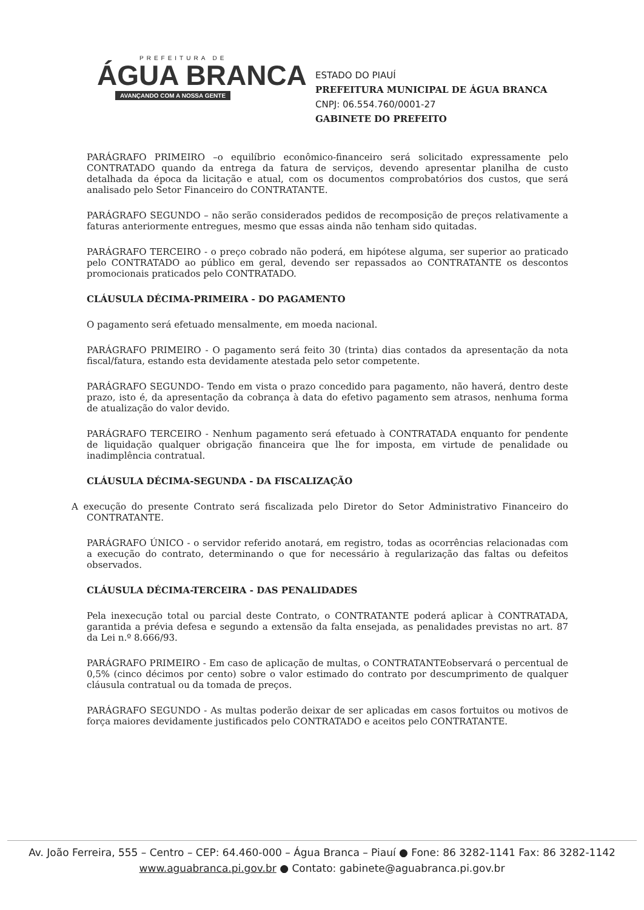PREFEITURA DE
ÁGUA BRANCA
AVANÇANDO COM A NOSSA GENTE
ESTADO DO PIAUÍ
PREFEITURA MUNICIPAL DE ÁGUA BRANCA
CNPJ: 06.554.760/0001-27
GABINETE DO PREFEITO
PARÁGRAFO PRIMEIRO –o equilíbrio econômico-financeiro será solicitado expressamente pelo CONTRATADO quando da entrega da fatura de serviços, devendo apresentar planilha de custo detalhada da época da licitação e atual, com os documentos comprobatórios dos custos, que será analisado pelo Setor Financeiro do CONTRATANTE.
PARÁGRAFO SEGUNDO – não serão considerados pedidos de recomposição de preços relativamente a faturas anteriormente entregues, mesmo que essas ainda não tenham sido quitadas.
PARÁGRAFO TERCEIRO - o preço cobrado não poderá, em hipótese alguma, ser superior ao praticado pelo CONTRATADO ao público em geral, devendo ser repassados ao CONTRATANTE os descontos promocionais praticados pelo CONTRATADO.
CLÁUSULA DÉCIMA-PRIMEIRA - DO PAGAMENTO
O pagamento será efetuado mensalmente, em moeda nacional.
PARÁGRAFO PRIMEIRO - O pagamento será feito 30 (trinta) dias contados da apresentação da nota fiscal/fatura, estando esta devidamente atestada pelo setor competente.
PARÁGRAFO SEGUNDO- Tendo em vista o prazo concedido para pagamento, não haverá, dentro deste prazo, isto é, da apresentação da cobrança à data do efetivo pagamento sem atrasos, nenhuma forma de atualização do valor devido.
PARÁGRAFO TERCEIRO - Nenhum pagamento será efetuado à CONTRATADA enquanto for pendente de liquidação qualquer obrigação financeira que lhe for imposta, em virtude de penalidade ou inadimplência contratual.
CLÁUSULA DÉCIMA-SEGUNDA - DA FISCALIZAÇÃO
A execução do presente Contrato será fiscalizada pelo Diretor do Setor Administrativo Financeiro do CONTRATANTE.
PARÁGRAFO ÚNICO - o servidor referido anotará, em registro, todas as ocorrências relacionadas com a execução do contrato, determinando o que for necessário à regularização das faltas ou defeitos observados.
CLÁUSULA DÉCIMA-TERCEIRA - DAS PENALIDADES
Pela inexecução total ou parcial deste Contrato, o CONTRATANTE poderá aplicar à CONTRATADA, garantida a prévia defesa e segundo a extensão da falta ensejada, as penalidades previstas no art. 87 da Lei n.º 8.666/93.
PARÁGRAFO PRIMEIRO - Em caso de aplicação de multas, o CONTRATANTEobservará o percentual de 0,5% (cinco décimos por cento) sobre o valor estimado do contrato por descumprimento de qualquer cláusula contratual ou da tomada de preços.
PARÁGRAFO SEGUNDO - As multas poderão deixar de ser aplicadas em casos fortuitos ou motivos de força maiores devidamente justificados pelo CONTRATADO e aceitos pelo CONTRATANTE.
Av. João Ferreira, 555 – Centro – CEP: 64.460-000 – Água Branca – Piauí ● Fone: 86 3282-1141 Fax: 86 3282-1142
www.aguabranca.pi.gov.br ● Contato: gabinete@aguabranca.pi.gov.br